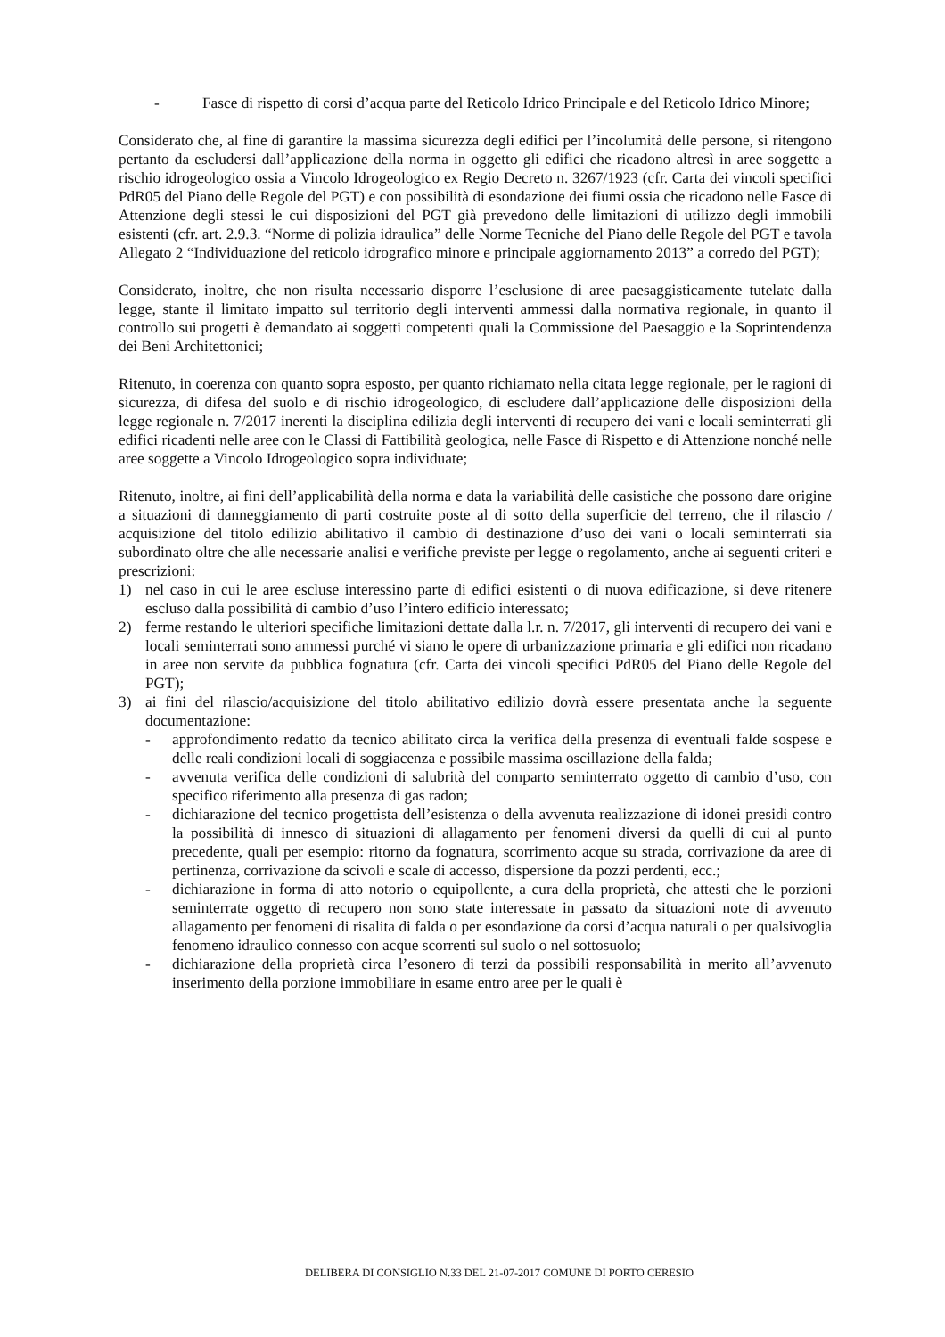- Fasce di rispetto di corsi d’acqua parte del Reticolo Idrico Principale e del Reticolo Idrico Minore;
Considerato che, al fine di garantire la massima sicurezza degli edifici per l’incolumità delle persone, si ritengono pertanto da escludersi dall’applicazione della norma in oggetto gli edifici che ricadono altresì in aree soggette a rischio idrogeologico ossia a Vincolo Idrogeologico ex Regio Decreto n. 3267/1923 (cfr. Carta dei vincoli specifici PdR05 del Piano delle Regole del PGT) e con possibilità di esondazione dei fiumi ossia che ricadono nelle Fasce di Attenzione degli stessi le cui disposizioni del PGT già prevedono delle limitazioni di utilizzo degli immobili esistenti (cfr. art. 2.9.3. “Norme di polizia idraulica” delle Norme Tecniche del Piano delle Regole del PGT e tavola Allegato 2 “Individuazione del reticolo idrografico minore e principale aggiornamento 2013” a corredo del PGT);
Considerato, inoltre, che non risulta necessario disporre l’esclusione di aree paesaggisticamente tutelate dalla legge, stante il limitato impatto sul territorio degli interventi ammessi dalla normativa regionale, in quanto il controllo sui progetti è demandato ai soggetti competenti quali la Commissione del Paesaggio e la Soprintendenza dei Beni Architettonici;
Ritenuto, in coerenza con quanto sopra esposto, per quanto richiamato nella citata legge regionale, per le ragioni di sicurezza, di difesa del suolo e di rischio idrogeologico, di escludere dall’applicazione delle disposizioni della legge regionale n. 7/2017 inerenti la disciplina edilizia degli interventi di recupero dei vani e locali seminterrati gli edifici ricadenti nelle aree con le Classi di Fattibilità geologica, nelle Fasce di Rispetto e di Attenzione nonché nelle aree soggette a Vincolo Idrogeologico sopra individuate;
Ritenuto, inoltre, ai fini dell’applicabilità della norma e data la variabilità delle casistiche che possono dare origine a situazioni di danneggiamento di parti costruite poste al di sotto della superficie del terreno, che il rilascio / acquisizione del titolo edilizio abilitativo il cambio di destinazione d’uso dei vani o locali seminterrati sia subordinato oltre che alle necessarie analisi e verifiche previste per legge o regolamento, anche ai seguenti criteri e prescrizioni:
1) nel caso in cui le aree escluse interessino parte di edifici esistenti o di nuova edificazione, si deve ritenere escluso dalla possibilità di cambio d’uso l’intero edificio interessato;
2) ferme restando le ulteriori specifiche limitazioni dettate dalla l.r. n. 7/2017, gli interventi di recupero dei vani e locali seminterrati sono ammessi purché vi siano le opere di urbanizzazione primaria e gli edifici non ricadano in aree non servite da pubblica fognatura (cfr. Carta dei vincoli specifici PdR05 del Piano delle Regole del PGT);
3) ai fini del rilascio/acquisizione del titolo abilitativo edilizio dovrà essere presentata anche la seguente documentazione:
- approfondimento redatto da tecnico abilitato circa la verifica della presenza di eventuali falde sospese e delle reali condizioni locali di soggiacenza e possibile massima oscillazione della falda;
- avvenuta verifica delle condizioni di salubrità del comparto seminterrato oggetto di cambio d’uso, con specifico riferimento alla presenza di gas radon;
- dichiarazione del tecnico progettista dell’esistenza o della avvenuta realizzazione di idonei presidi contro la possibilità di innesco di situazioni di allagamento per fenomeni diversi da quelli di cui al punto precedente, quali per esempio: ritorno da fognatura, scorrimento acque su strada, corrivazione da aree di pertinenza, corrivazione da scivoli e scale di accesso, dispersione da pozzi perdenti, ecc.;
- dichiarazione in forma di atto notorio o equipollente, a cura della proprietà, che attesti che le porzioni seminterrate oggetto di recupero non sono state interessate in passato da situazioni note di avvenuto allagamento per fenomeni di risalita di falda o per esondazione da corsi d’acqua naturali o per qualsivoglia fenomeno idraulico connesso con acque scorrenti sul suolo o nel sottosuolo;
- dichiarazione della proprietà circa l’esonero di terzi da possibili responsabilità in merito all’avvenuto inserimento della porzione immobiliare in esame entro aree per le quali è
DELIBERA DI CONSIGLIO N.33 DEL 21-07-2017 COMUNE DI PORTO CERESIO